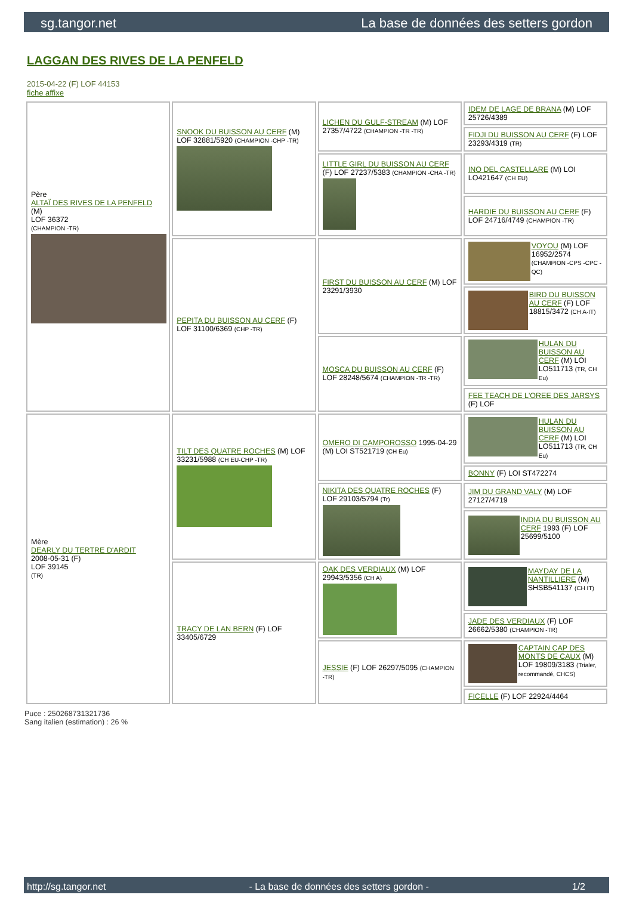sg.tangor.net La base de données des setters gordon
LAGGAN DES RIVES DE LA PENFELD
2015-04-22 (F) LOF 44153
fiche affixe
| Père ALTAÏ DES RIVES DE LA PENFELD (M) LOF 36372 (CHAMPION -TR) | SNOOK DU BUISSON AU CERF (M) LOF 32881/5920 (CHAMPION -CHP -TR) | LICHEN DU GULF-STREAM (M) LOF 27357/4722 (CHAMPION -TR -TR) | IDEM DE LAGE DE BRANA (M) LOF 25726/4389 |
| | | | FIDJI DU BUISSON AU CERF (F) LOF 23293/4319 (TR) |
| | | LITTLE GIRL DU BUISSON AU CERF (F) LOF 27237/5383 (CHAMPION -CHA -TR) | INO DEL CASTELLARE (M) LOI LO421647 (CH EU) |
| | | | HARDIE DU BUISSON AU CERF (F) LOF 24716/4749 (CHAMPION -TR) |
| | PEPITA DU BUISSON AU CERF (F) LOF 31100/6369 (CHP -TR) | FIRST DU BUISSON AU CERF (M) LOF 23291/3930 | VOYOU (M) LOF 16952/2574 (CHAMPION -CPS -CPC -QC) |
| | | | BIRD DU BUISSON AU CERF (F) LOF 18815/3472 (CH A-IT) |
| | | MOSCA DU BUISSON AU CERF (F) LOF 28248/5674 (CHAMPION -TR -TR) | HULAN DU BUISSON AU CERF (M) LOI LO511713 (TR, CH Eu) |
| | | | FEE TEACH DE L'OREE DES JARSYS (F) LOF |
| Mère DEARLY DU TERTRE D'ARDIT 2008-05-31 (F) LOF 39145 (TR) | TILT DES QUATRE ROCHES (M) LOF 33231/5988 (CH EU-CHP -TR) | OMERO DI CAMPOROSSO 1995-04-29 (M) LOI ST521719 (CH Eu) | HULAN DU BUISSON AU CERF (M) LOI LO511713 (TR, CH Eu) |
| | | | BONNY (F) LOI ST472274 |
| | | NIKITA DES QUATRE ROCHES (F) LOF 29103/5794 (Tr) | JIM DU GRAND VALY (M) LOF 27127/4719 |
| | | | INDIA DU BUISSON AU CERF 1993 (F) LOF 25699/5100 |
| | TRACY DE LAN BERN (F) LOF 33405/6729 | OAK DES VERDIAUX (M) LOF 29943/5356 (CH A) | MAYDAY DE LA NANTILLIERE (M) SHSB541137 (CH IT) |
| | | | JADE DES VERDIAUX (F) LOF 26662/5380 (CHAMPION -TR) |
| | | JESSIE (F) LOF 26297/5095 (CHAMPION -TR) | CAPTAIN CAP DES MONTS DE CAUX (M) LOF 19809/3183 (Trialer, recommandé, CHCS) |
| | | | FICELLE (F) LOF 22924/4464 |
Puce : 250268731321736
Sang italien (estimation) : 26 %
http://sg.tangor.net - La base de données des setters gordon - 1/2